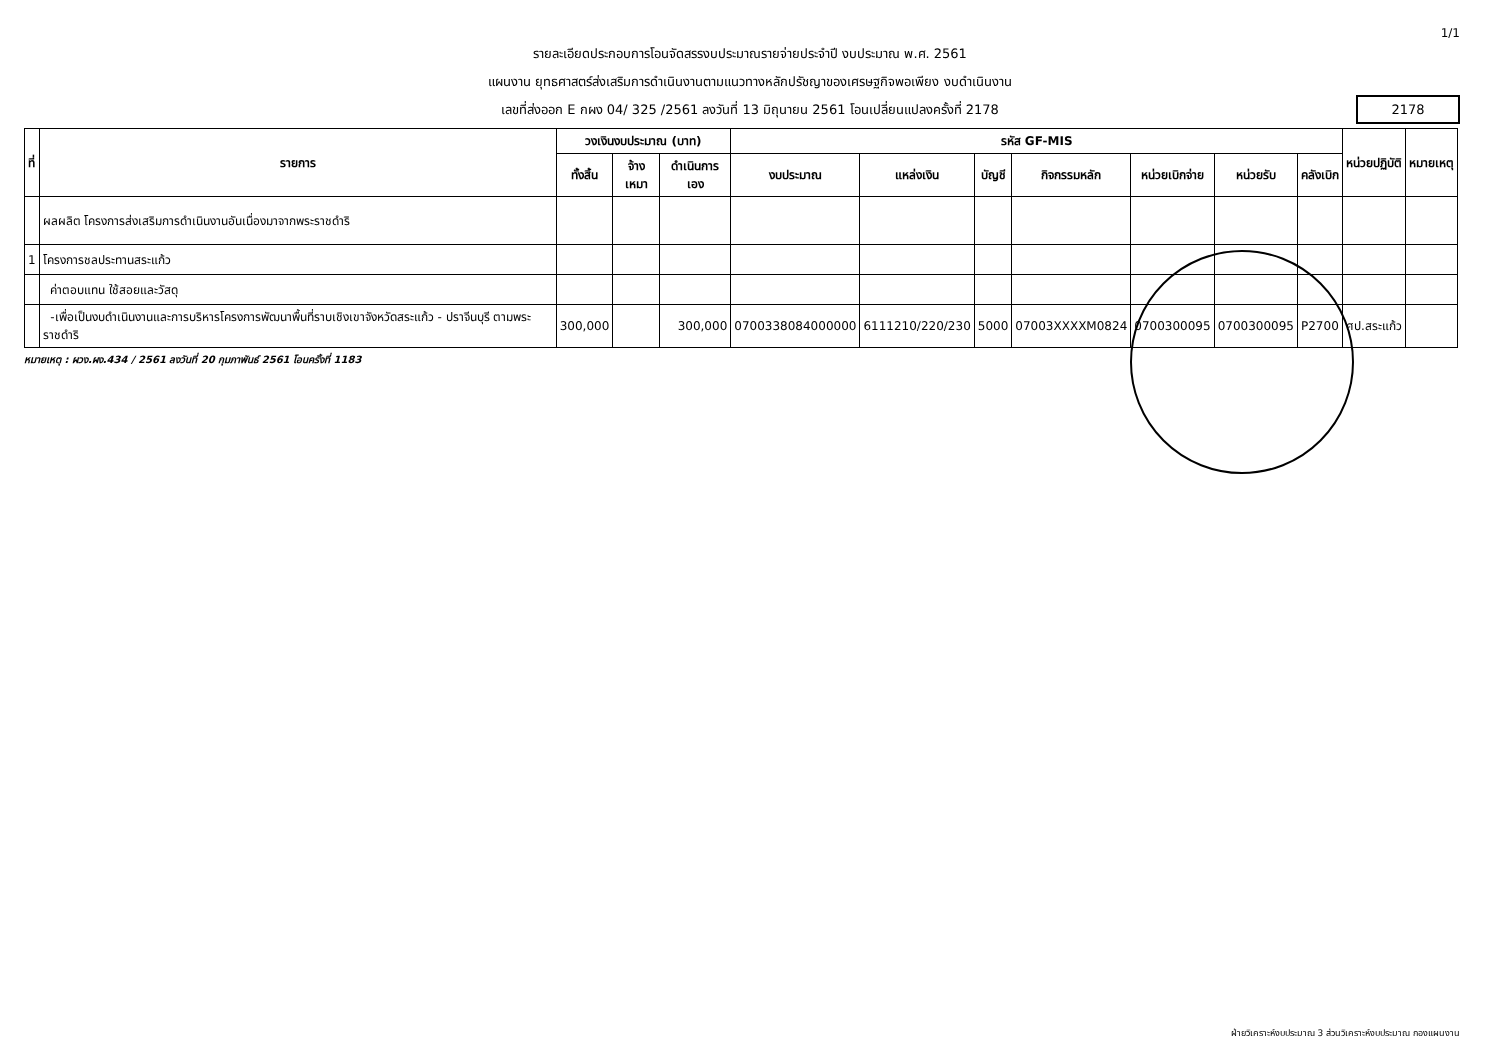1/1
รายละเอียดประกอบการโอนจัดสรรงบประมาณรายจ่ายประจำปี งบประมาณ พ.ศ. 2561
แผนงาน ยุทธศาสตร์ส่งเสริมการดำเนินงานตามแนวทางหลักปรัชญาของเศรษฐกิจพอเพียง งบดำเนินงาน
เลขที่ส่งออก E กผง 04/ 325 /2561 ลงวันที่ 13 มิถุนายน 2561 โอนเปลี่ยนแปลงครั้งที่ 2178
2178
| ที่ | รายการ | วงเงินงบประมาณ (บาท) | | | รหัส GF-MIS | | | | | | | หน่วยปฏิบัติ | หมายเหตุ |
| --- | --- | --- | --- | --- | --- | --- | --- | --- | --- | --- | --- | --- | --- |
| | | ทั้งสิ้น | จ้างเหมา | ดำเนินการเอง | งบประมาณ | แหล่งเงิน | บัญชี | กิจกรรมหลัก | หน่วยเบิกจ่าย | หน่วยรับ | คลังเบิก | | |
| | ผลผลิต โครงการส่งเสริมการดำเนินงานอันเนื่องมาจากพระราชดำริ | | | | | | | | | | | | |
| 1 | โครงการชลประทานสระแก้ว | | | | | | | | | | | | |
| | ค่าตอบแทน ใช้สอยและวัสดุ | | | | | | | | | | | | |
| | -เพื่อเป็นงบดำเนินงานและการบริหารโครงการพัฒนาพื้นที่ราบเชิงเขาจังหวัดสระแก้ว - ปราจีนบุรี ตามพระราชดำริ | 300,000 | | 300,000 | 0700338084000000 | 6111210/220/230 | 5000 | 07003XXXXM0824 | 0700300095 | 0700300095 | P2700 | ศป.สระแก้ว | |
หมายเหตุ : ผวง.ผง.434 / 2561 ลงวันที่ 20 กุมภาพันธ์ 2561 โอนครั้งที่ 1183
ฝ่ายวิเคราะห์งบประมาณ 3 ส่วนวิเคราะห์งบประมาณ กองแผนงาน